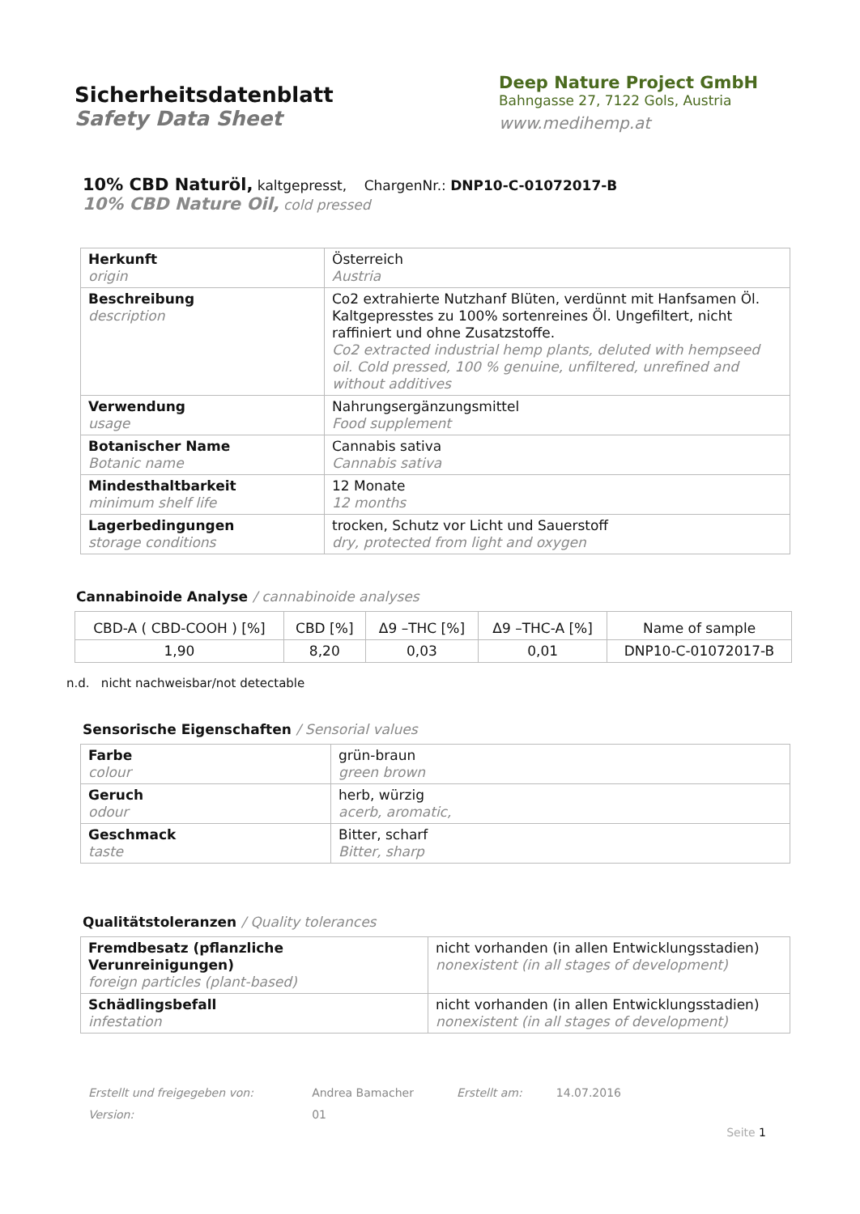Sicherheitsdatenblatt
Safety Data Sheet
Deep Nature Project GmbH
Bahngasse 27, 7122 Gols, Austria
www.medihemp.at
10% CBD Naturöl, kaltgepresst, ChargenNr.: DNP10-C-01072017-B
10% CBD Nature Oil, cold pressed
| Herkunft origin | Österreich Austria |
| Beschreibung description | Co2 extrahierte Nutzhanf Blüten, verdünnt mit Hanfsamen Öl. Kaltgepresstes zu 100% sortenreines Öl. Ungefiltert, nicht raffiniert und ohne Zusatzstoffe. Co2 extracted industrial hemp plants, deluted with hempseed oil. Cold pressed, 100 % genuine, unfiltered, unrefined and without additives |
| Verwendung usage | Nahrungsergänzungsmittel Food supplement |
| Botanischer Name Botanic name | Cannabis sativa Cannabis sativa |
| Mindesthaltbarkeit minimum shelf life | 12 Monate 12 months |
| Lagerbedingungen storage conditions | trocken, Schutz vor Licht und Sauerstoff dry, protected from light and oxygen |
Cannabinoide Analyse / cannabinoide analyses
| CBD-A ( CBD-COOH ) [%] | CBD [%] | Δ9 –THC [%] | Δ9 –THC-A [%] | Name of sample |
| 1,90 | 8,20 | 0,03 | 0,01 | DNP10-C-01072017-B |
n.d. nicht nachweisbar/not detectable
Sensorische Eigenschaften / Sensorial values
| Farbe colour | grün-braun green brown |
| Geruch odour | herb, würzig acerb, aromatic, |
| Geschmack taste | Bitter, scharf Bitter, sharp |
Qualitätstoleranzen / Quality tolerances
| Fremdbesatz (pflanzliche Verunreinigungen) foreign particles (plant-based) | nicht vorhanden (in allen Entwicklungsstadien) nonexistent (in all stages of development) |
| Schädlingsbefall infestation | nicht vorhanden (in allen Entwicklungsstadien) nonexistent (in all stages of development) |
| Erstellt und freigegeben von: | Andrea Bamacher | Erstellt am: | 14.07.2016 |
| Version: | 01 | | |
Seite 1